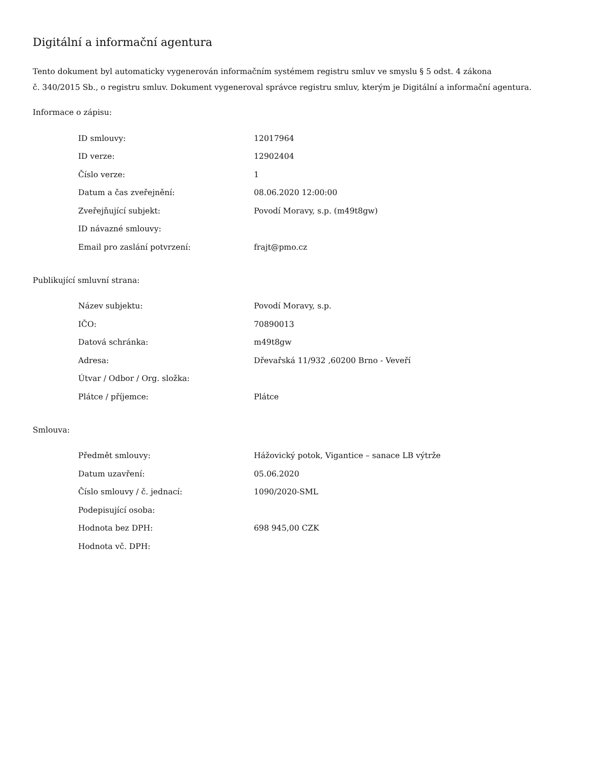Digitální a informační agentura
Tento dokument byl automaticky vygenerován informačním systémem registru smluv ve smyslu § 5 odst. 4 zákona
č. 340/2015 Sb., o registru smluv. Dokument vygeneroval správce registru smluv, kterým je Digitální a informační agentura.
Informace o zápisu:
| ID smlouvy: | 12017964 |
| ID verze: | 12902404 |
| Číslo verze: | 1 |
| Datum a čas zveřejnění: | 08.06.2020 12:00:00 |
| Zveřejňující subjekt: | Povodí Moravy, s.p. (m49t8gw) |
| ID návazné smlouvy: | |
| Email pro zaslání potvrzení: | frajt@pmo.cz |
Publikující smluvní strana:
| Název subjektu: | Povodí Moravy, s.p. |
| IČO: | 70890013 |
| Datová schránka: | m49t8gw |
| Adresa: | Dřevařská 11/932 ,60200 Brno - Veveří |
| Útvar / Odbor / Org. složka: | |
| Plátce / příjemce: | Plátce |
Smlouva:
| Předmět smlouvy: | Hážovický potok, Vigantice – sanace LB výtrže |
| Datum uzavření: | 05.06.2020 |
| Číslo smlouvy / č. jednací: | 1090/2020-SML |
| Podepisující osoba: | |
| Hodnota bez DPH: | 698 945,00 CZK |
| Hodnota vč. DPH: | |